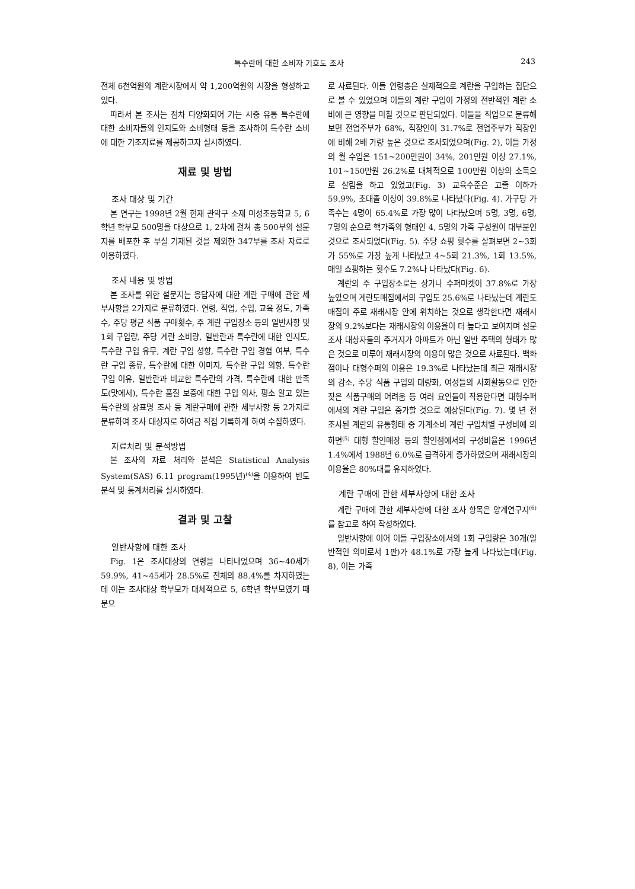특수란에 대한 소비자 기호도 조사 243
전체 6천억원의 계란시장에서 약 1,200억원의 시장을 형성하고 있다.
따라서 본 조사는 점차 다양화되어 가는 시중 유통 특수란에 대한 소비자들의 인지도와 소비형태 등을 조사하여 특수란 소비에 대한 기초자료를 제공하고자 실시하였다.
재료 및 방법
조사 대상 및 기간
본 연구는 1998년 2월 현재 관악구 소재 미성초등학교 5, 6학년 학부모 500명을 대상으로 1, 2차에 걸쳐 총 500부의 설문지를 배포한 후 부실 기재된 것을 제외한 347부를 조사 자료로 이용하였다.
조사 내용 및 방법
본 조사를 위한 설문지는 응답자에 대한 계란 구매에 관한 세부사항을 2가지로 분류하였다. 연령, 직업, 수입, 교육 정도, 가족수, 주당 평균 식품 구매횟수, 주 계란 구입장소 등의 일반사항 및 1회 구입량, 주당 계란 소비량, 일반란과 특수란에 대한 인지도, 특수란 구입 유무, 계란 구입 성향, 특수란 구입 경험 여부, 특수란 구입 종류, 특수란에 대한 이미지, 특수란 구입 의향, 특수란 구입 이유, 일반란과 비교한 특수란의 가격, 특수란에 대한 만족도(맛에서), 특수란 품질 보증에 대한 구입 의사, 평소 알고 있는 특수란의 상표명 조사 등 계란구매에 관한 세부사항 등 2가지로 분류하여 조사 대상자로 하여금 직접 기록하게 하여 수집하였다.
자료처리 및 분석방법
본 조사의 자료 처리와 분석은 Statistical Analysis System(SAS) 6.11 program(1995년)<sup>(4)</sup>을 이용하여 빈도분석 및 통계처리를 실시하였다.
결과 및 고찰
일반사항에 대한 조사
Fig. 1은 조사대상의 연령을 나타내었으며 36~40세가 59.9%, 41~45세가 28.5%로 전체의 88.4%를 차지하였는데 이는 조사대상 학부모가 대체적으로 5, 6학년 학부모였기 때문으
로 사료된다. 이들 연령층은 실제적으로 계란을 구입하는 집단으로 볼 수 있었으며 이들의 계란 구입이 가정의 전반적인 계란 소비에 큰 영향을 미칠 것으로 판단되었다. 이들을 직업으로 분류해 보면 전업주부가 68%, 직장인이 31.7%로 전업주부가 직장인에 비해 2배 가량 높은 것으로 조사되었으며(Fig. 2), 이들 가정의 월 수입은 151~200만원이 34%, 201만원 이상 27.1%, 101~150만원 26.2%로 대체적으로 100만원 이상의 소득으로 살림을 하고 있었고(Fig. 3) 교육수준은 고졸 이하가 59.9%, 초대졸 이상이 39.8%로 나타났다(Fig. 4). 가구당 가족수는 4명이 65.4%로 가장 많이 나타났으며 5명, 3명, 6명, 7명의 순으로 핵가족의 형태인 4, 5명의 가족 구성원이 대부분인 것으로 조사되었다(Fig. 5). 주당 쇼핑 횟수를 살펴보면 2~3회가 55%로 가장 높게 나타났고 4~5회 21.3%, 1회 13.5%, 매일 쇼핑하는 횟수도 7.2%나 나타났다(Fig. 6).
계란의 주 구입장소로는 상가나 수퍼마켓이 37.8%로 가장 높았으며 계란도매집에서의 구입도 25.6%로 나타났는데 계란도매집이 주로 재래시장 안에 위치하는 것으로 생각한다면 재래시장의 9.2%보다는 재래시장의 이용율이 더 높다고 보여지며 설문조사 대상자들의 주거지가 아파트가 아닌 일반 주택의 형태가 많은 것으로 미루어 재래시장의 이용이 많은 것으로 사료된다. 백화점이나 대형수퍼의 이용은 19.3%로 나타났는데 최근 재래시장의 감소, 주당 식품 구입의 대량화, 여성들의 사회활동으로 인한 잦은 식품구매의 어려움 등 여러 요인들이 작용한다면 대형수퍼에서의 계란 구입은 증가할 것으로 예상된다(Fig. 7). 몇 년 전 조사된 계란의 유통형태 중 가계소비 계란 구입처별 구성비에 의하면<sup>(5)</sup> 대형 할인매장 등의 할인점에서의 구성비율은 1996년 1.4%에서 1988년 6.0%로 급격하게 증가하였으며 재래시장의 이용율은 80%대를 유지하였다.
계란 구매에 관한 세부사항에 대한 조사
계란 구매에 관한 세부사항에 대한 조사 항목은 양계연구지<sup>(6)</sup>를 참고로 하여 작성하였다.
일반사항에 이어 이들 구입장소에서의 1회 구입량은 30개(일반적인 의미로서 1판)가 48.1%로 가장 높게 나타났는데(Fig. 8), 이는 가족